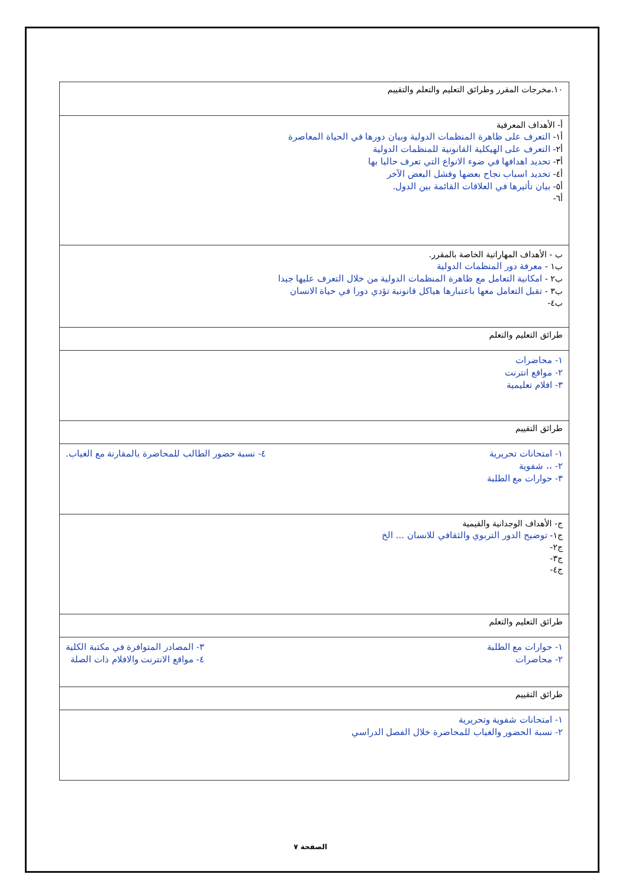| ١٠.مخرجات المقرر وطرائق التعليم والتعلم والتقييم |
| أ- الأهداف المعرفية أ١- التعرف على ظاهرة المنظمات الدولية وبيان دورها في الحياة المعاصرة أ٢- التعرف على الهيكلية القانونية للمنظمات الدولية أ٣- تحديد اهدافها في ضوء الانواع التي تعرف حاليا بها أ٤- تحديد اسباب نجاح بعضها وفشل البعض الآخر أ٥- بيان تأثيرها في العلاقات القائمة بين الدول. أ٦- |
| ب - الأهداف المهاراتية الخاصة بالمقرر. ب١ - معرفة دور المنظمات الدولية ب٢ - امكانية التعامل مع ظاهرة المنظمات الدولية من خلال التعرف عليها جيدا ب٣ - تقبل التعامل معها باعتبارها هياكل قانونية تؤدي دورا في حياة الانسان ب٤- |
| طرائق التعليم والتعلم |
| ١- محاضرات ٢- مواقع انترنت ٣- افلام تعليمية |
| طرائق التقييم |
| ١- امتحانات تحريرية ٢- ،، شفوية ٣- حوارات مع الطلبة ٤- نسبة حضور الطالب للمحاضرة بالمقارنة مع الغياب. |
| ج- الأهداف الوجدانية والقيمية ج١- توضيح الدور التربوي والثقافي للانسان ... الخ ج٢- ج٣- ج٤- |
| طرائق التعليم والتعلم |
| ١- حوارات مع الطلبة ٢- محاضرات ٣- المصادر المتوافرة في مكتبة الكلية ٤- مواقع الانترنت والافلام ذات الصلة |
| طرائق التقييم |
| ١- امتحانات شفوية وتحريرية ٢- نسبة الحضور والغياب للمحاضرة خلال الفصل الدراسي |
الصفحة ٧